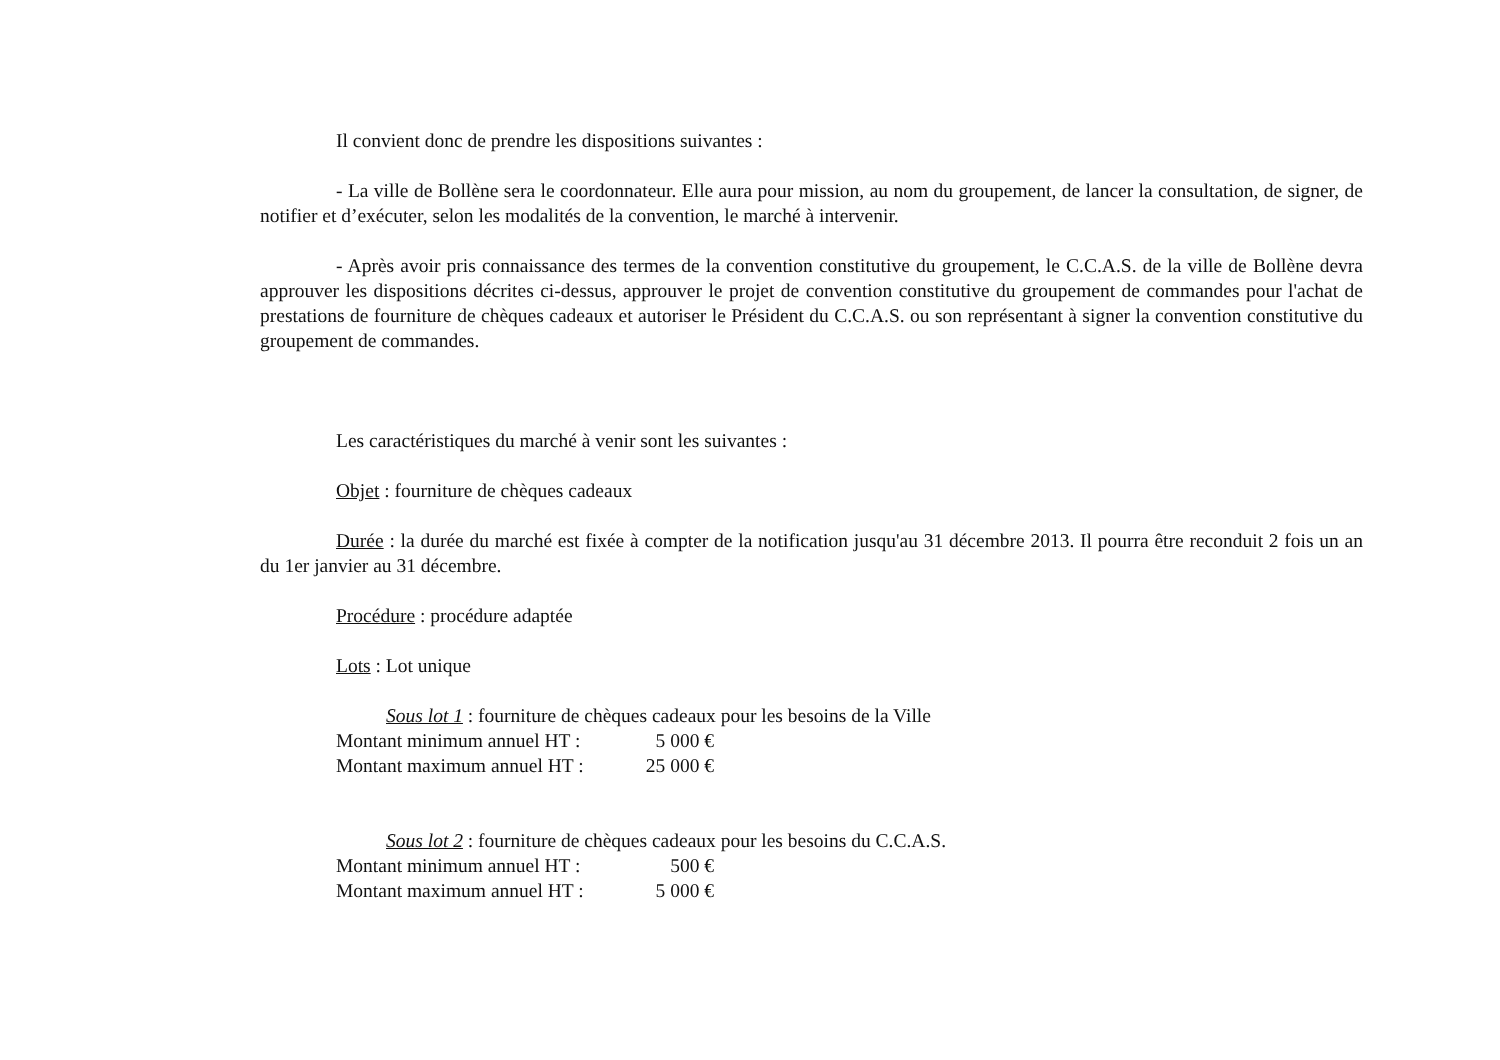Il convient donc de prendre les dispositions suivantes :
- La ville de Bollène sera le coordonnateur. Elle aura pour mission, au nom du groupement, de lancer la consultation, de signer, de notifier et d’exécuter, selon les modalités de la convention, le marché à intervenir.
- Après avoir pris connaissance des termes de la convention constitutive du groupement, le C.C.A.S. de la ville de Bollène devra approuver les dispositions décrites ci-dessus, approuver le projet de convention constitutive du groupement de commandes pour l'achat de prestations de fourniture de chèques cadeaux et autoriser le Président du C.C.A.S. ou son représentant à signer la convention constitutive du groupement de commandes.
Les caractéristiques du marché à venir sont les suivantes :
Objet : fourniture de chèques cadeaux
Durée : la durée du marché est fixée à compter de la notification jusqu'au 31 décembre 2013. Il pourra être reconduit 2 fois un an du 1er janvier au 31 décembre.
Procédure : procédure adaptée
Lots : Lot unique
Sous lot 1 : fourniture de chèques cadeaux pour les besoins de la Ville
Montant minimum annuel HT : 5 000 €
Montant maximum annuel HT : 25 000 €
Sous lot 2 : fourniture de chèques cadeaux pour les besoins du C.C.A.S.
Montant minimum annuel HT : 500 €
Montant maximum annuel HT : 5 000 €